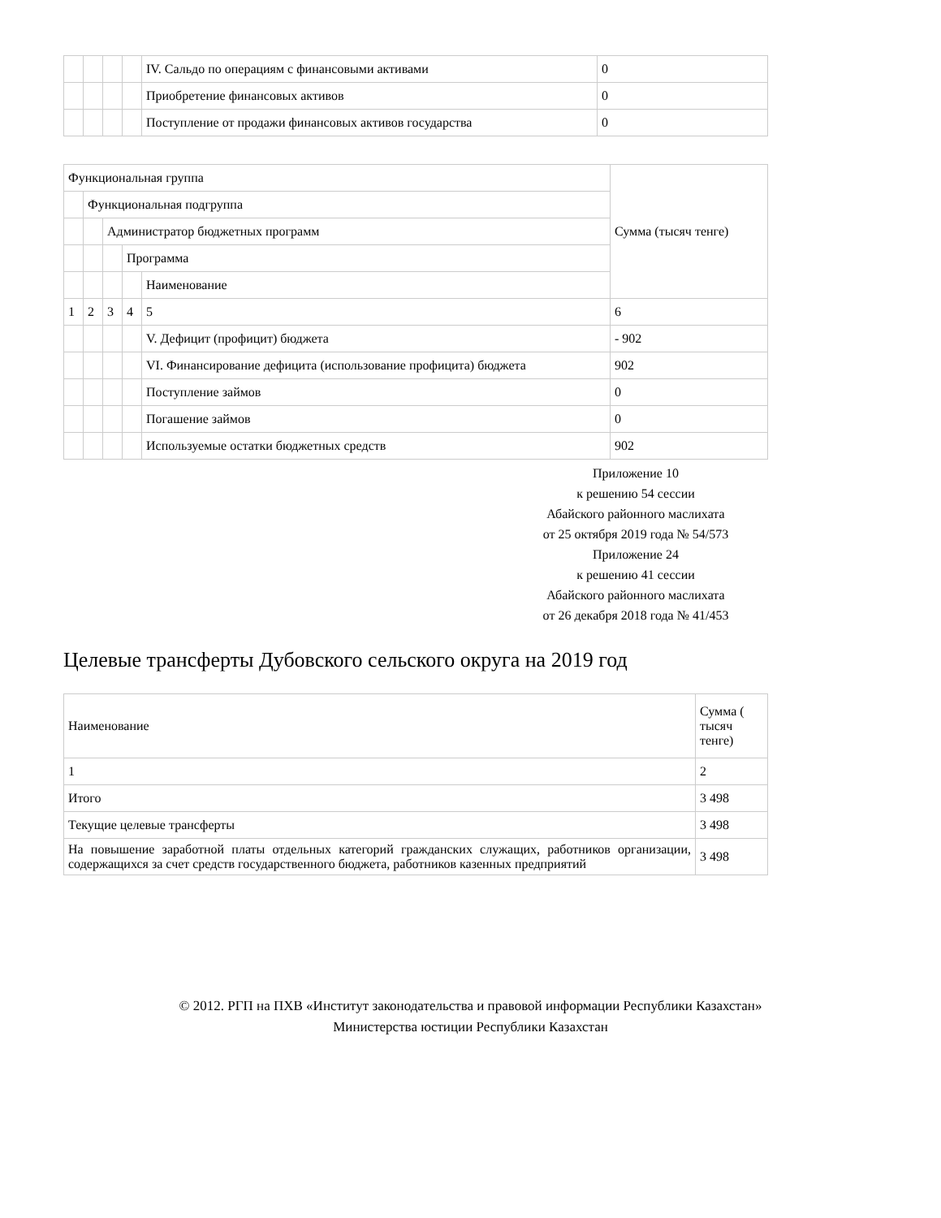| | | | | IV. Сальдо по операциям с финансовыми активами | 0 |
| | | | | Приобретение финансовых активов | 0 |
| | | | | Поступление от продажи финансовых активов государства | 0 |
| Функциональная группа | | | | | Сумма (тысяч тенге) |
| | Функциональная подгруппа | | | | |
| | | Администратор бюджетных программ | | | |
| | | | Программа | | |
| | | | | Наименование | |
| 1 | 2 | 3 | 4 | 5 | 6 |
| | | | | V. Дефицит (профицит) бюджета | - 902 |
| | | | | VI. Финансирование дефицита (использование профицита) бюджета | 902 |
| | | | | Поступление займов | 0 |
| | | | | Погашение займов | 0 |
| | | | | Используемые остатки бюджетных средств | 902 |
Приложение 10
к решению 54 сессии
Абайского районного маслихата
от 25 октября 2019 года № 54/573
Приложение 24
к решению 41 сессии
Абайского районного маслихата
от 26 декабря 2018 года № 41/453
Целевые трансферты Дубовского сельского округа на 2019 год
| Наименование | Сумма ( тысяч тенге) |
| 1 | 2 |
| Итого | 3 498 |
| Текущие целевые трансферты | 3 498 |
| На повышение заработной платы отдельных категорий гражданских служащих, работников организации, содержащихся за счет средств государственного бюджета, работников казенных предприятий | 3 498 |
© 2012. РГП на ПХВ «Институт законодательства и правовой информации Республики Казахстан»
Министерства юстиции Республики Казахстан